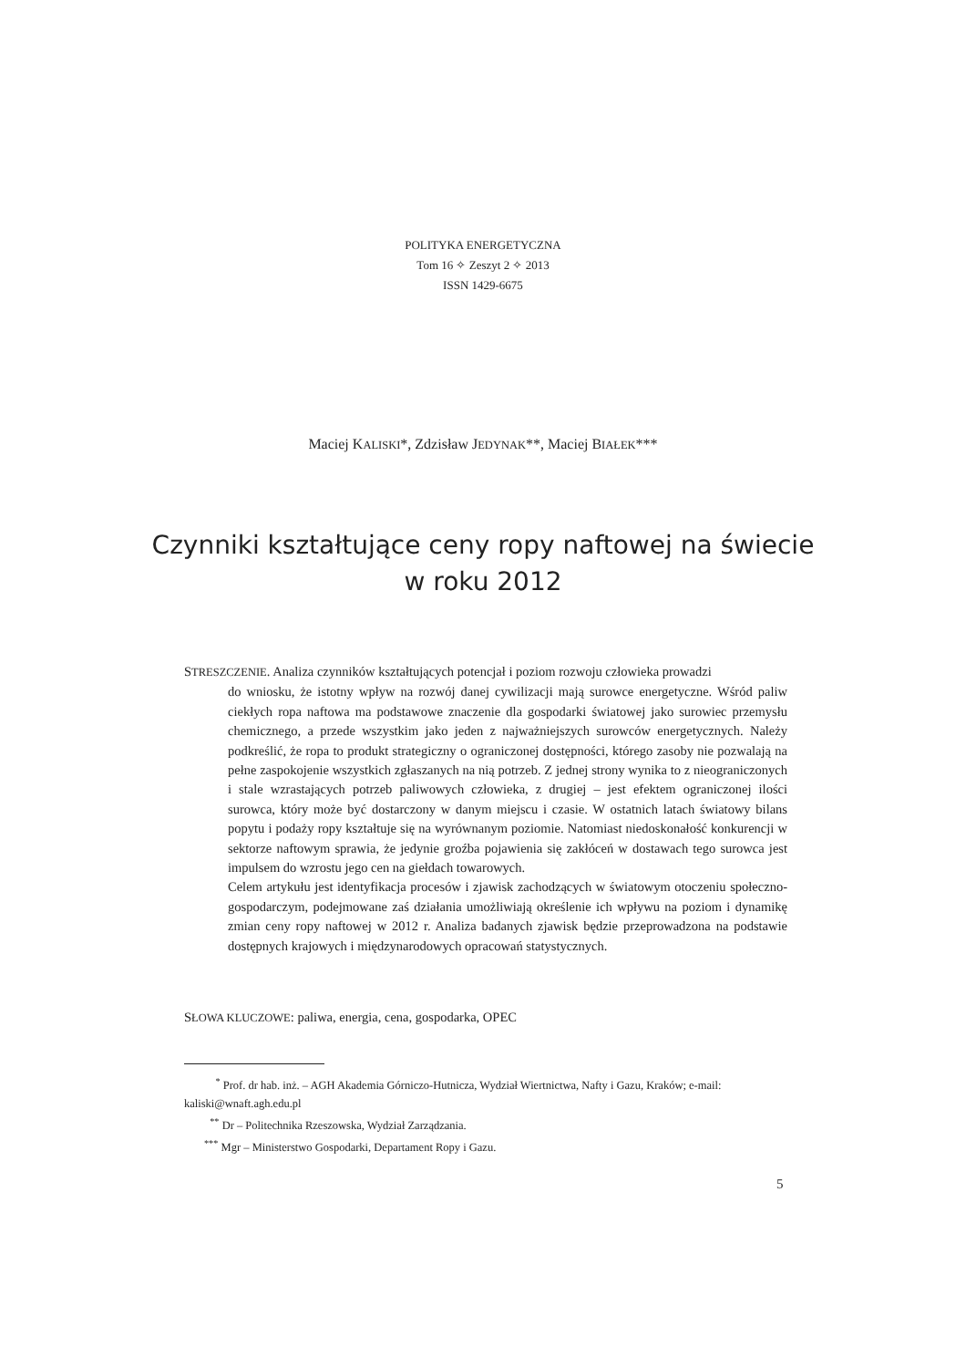POLITYKA ENERGETYCZNA
Tom 16 ✧ Zeszyt 2 ✧ 2013
ISSN 1429-6675
Maciej KALISKI*, Zdzisław JEDYNAK**, Maciej BIAŁEK***
Czynniki kształtujące ceny ropy naftowej na świecie
w roku 2012
STRESZCZENIE. Analiza czynników kształtujących potencjał i poziom rozwoju człowieka prowadzi
do wniosku, że istotny wpływ na rozwój danej cywilizacji mają surowce energetyczne. Wśród paliw ciekłych ropa naftowa ma podstawowe znaczenie dla gospodarki światowej jako surowiec przemysłu chemicznego, a przede wszystkim jako jeden z najważniejszych surowców energetycznych. Należy podkreślić, że ropa to produkt strategiczny o ograniczonej dostępności, którego zasoby nie pozwalają na pełne zaspokojenie wszystkich zgłaszanych na nią potrzeb. Z jednej strony wynika to z nieograniczonych i stale wzrastających potrzeb paliwowych człowieka, z drugiej – jest efektem ograniczonej ilości surowca, który może być dostarczony w danym miejscu i czasie. W ostatnich latach światowy bilans popytu i podaży ropy kształtuje się na wyrównanym poziomie. Natomiast niedoskonałość konkurencji w sektorze naftowym sprawia, że jedynie groźba pojawienia się zakłóceń w dostawach tego surowca jest impulsem do wzrostu jego cen na giełdach towarowych.
Celem artykułu jest identyfikacja procesów i zjawisk zachodzących w światowym otoczeniu społeczno-gospodarczym, podejmowane zaś działania umożliwiają określenie ich wpływu na poziom i dynamikę zmian ceny ropy naftowej w 2012 r. Analiza badanych zjawisk będzie przeprowadzona na podstawie dostępnych krajowych i międzynarodowych opracowań statystycznych.
SŁOWA KLUCZOWE: paliwa, energia, cena, gospodarka, OPEC
<sup>*</sup> Prof. dr hab. inż. – AGH Akademia Górniczo-Hutnicza, Wydział Wiertnictwa, Nafty i Gazu, Kraków; e-mail: kaliski@wnaft.agh.edu.pl
<sup>**</sup> Dr – Politechnika Rzeszowska, Wydział Zarządzania.
<sup>***</sup> Mgr – Ministerstwo Gospodarki, Departament Ropy i Gazu.
5